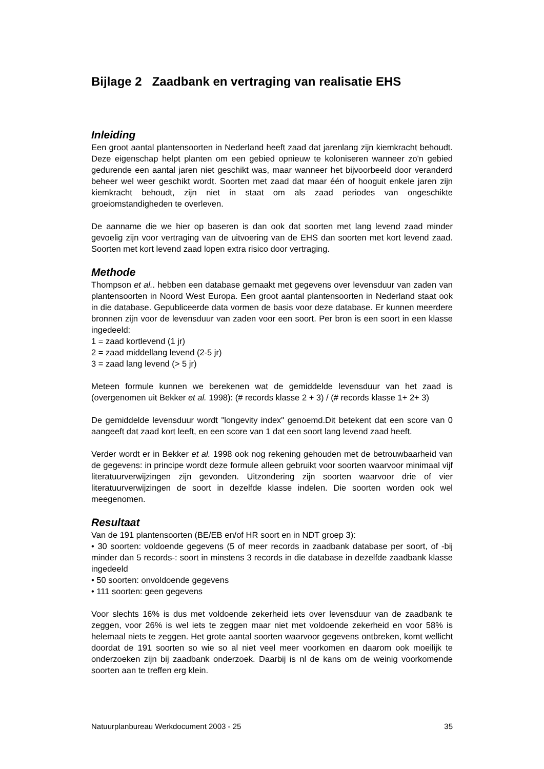Bijlage 2 Zaadbank en vertraging van realisatie EHS
Inleiding
Een groot aantal plantensoorten in Nederland heeft zaad dat jarenlang zijn kiemkracht behoudt. Deze eigenschap helpt planten om een gebied opnieuw te koloniseren wanneer zo'n gebied gedurende een aantal jaren niet geschikt was, maar wanneer het bijvoorbeeld door veranderd beheer wel weer geschikt wordt. Soorten met zaad dat maar één of hooguit enkele jaren zijn kiemkracht behoudt, zijn niet in staat om als zaad periodes van ongeschikte groeiomstandigheden te overleven.
De aanname die we hier op baseren is dan ook dat soorten met lang levend zaad minder gevoelig zijn voor vertraging van de uitvoering van de EHS dan soorten met kort levend zaad. Soorten met kort levend zaad lopen extra risico door vertraging.
Methode
Thompson et al.. hebben een database gemaakt met gegevens over levensduur van zaden van plantensoorten in Noord West Europa. Een groot aantal plantensoorten in Nederland staat ook in die database. Gepubliceerde data vormen de basis voor deze database. Er kunnen meerdere bronnen zijn voor de levensduur van zaden voor een soort. Per bron is een soort in een klasse ingedeeld:
1 = zaad kortlevend (1 jr)
2 = zaad middellang levend (2-5 jr)
3 = zaad lang levend (> 5 jr)
Meteen formule kunnen we berekenen wat de gemiddelde levensduur van het zaad is (overgenomen uit Bekker et al. 1998): (# records klasse 2 + 3) / (# records klasse 1+ 2+ 3)
De gemiddelde levensduur wordt "longevity index" genoemd.Dit betekent dat een score van 0 aangeeft dat zaad kort leeft, en een score van 1 dat een soort lang levend zaad heeft.
Verder wordt er in Bekker et al. 1998 ook nog rekening gehouden met de betrouwbaarheid van de gegevens: in principe wordt deze formule alleen gebruikt voor soorten waarvoor minimaal vijf literatuurverwijzingen zijn gevonden. Uitzondering zijn soorten waarvoor drie of vier literatuurverwijzingen de soort in dezelfde klasse indelen. Die soorten worden ook wel meegenomen.
Resultaat
Van de 191 plantensoorten (BE/EB en/of HR soort en in NDT groep 3):
• 30 soorten: voldoende gegevens (5 of meer records in zaadbank database per soort, of -bij minder dan 5 records-: soort in minstens 3 records in die database in dezelfde zaadbank klasse ingedeeld
• 50 soorten: onvoldoende gegevens
• 111 soorten: geen gegevens
Voor slechts 16% is dus met voldoende zekerheid iets over levensduur van de zaadbank te zeggen, voor 26% is wel iets te zeggen maar niet met voldoende zekerheid en voor 58% is helemaal niets te zeggen. Het grote aantal soorten waarvoor gegevens ontbreken, komt wellicht doordat de 191 soorten so wie so al niet veel meer voorkomen en daarom ook moeilijk te onderzoeken zijn bij zaadbank onderzoek. Daarbij is nl de kans om de weinig voorkomende soorten aan te treffen erg klein.
Natuurplanbureau Werkdocument 2003 - 25 35